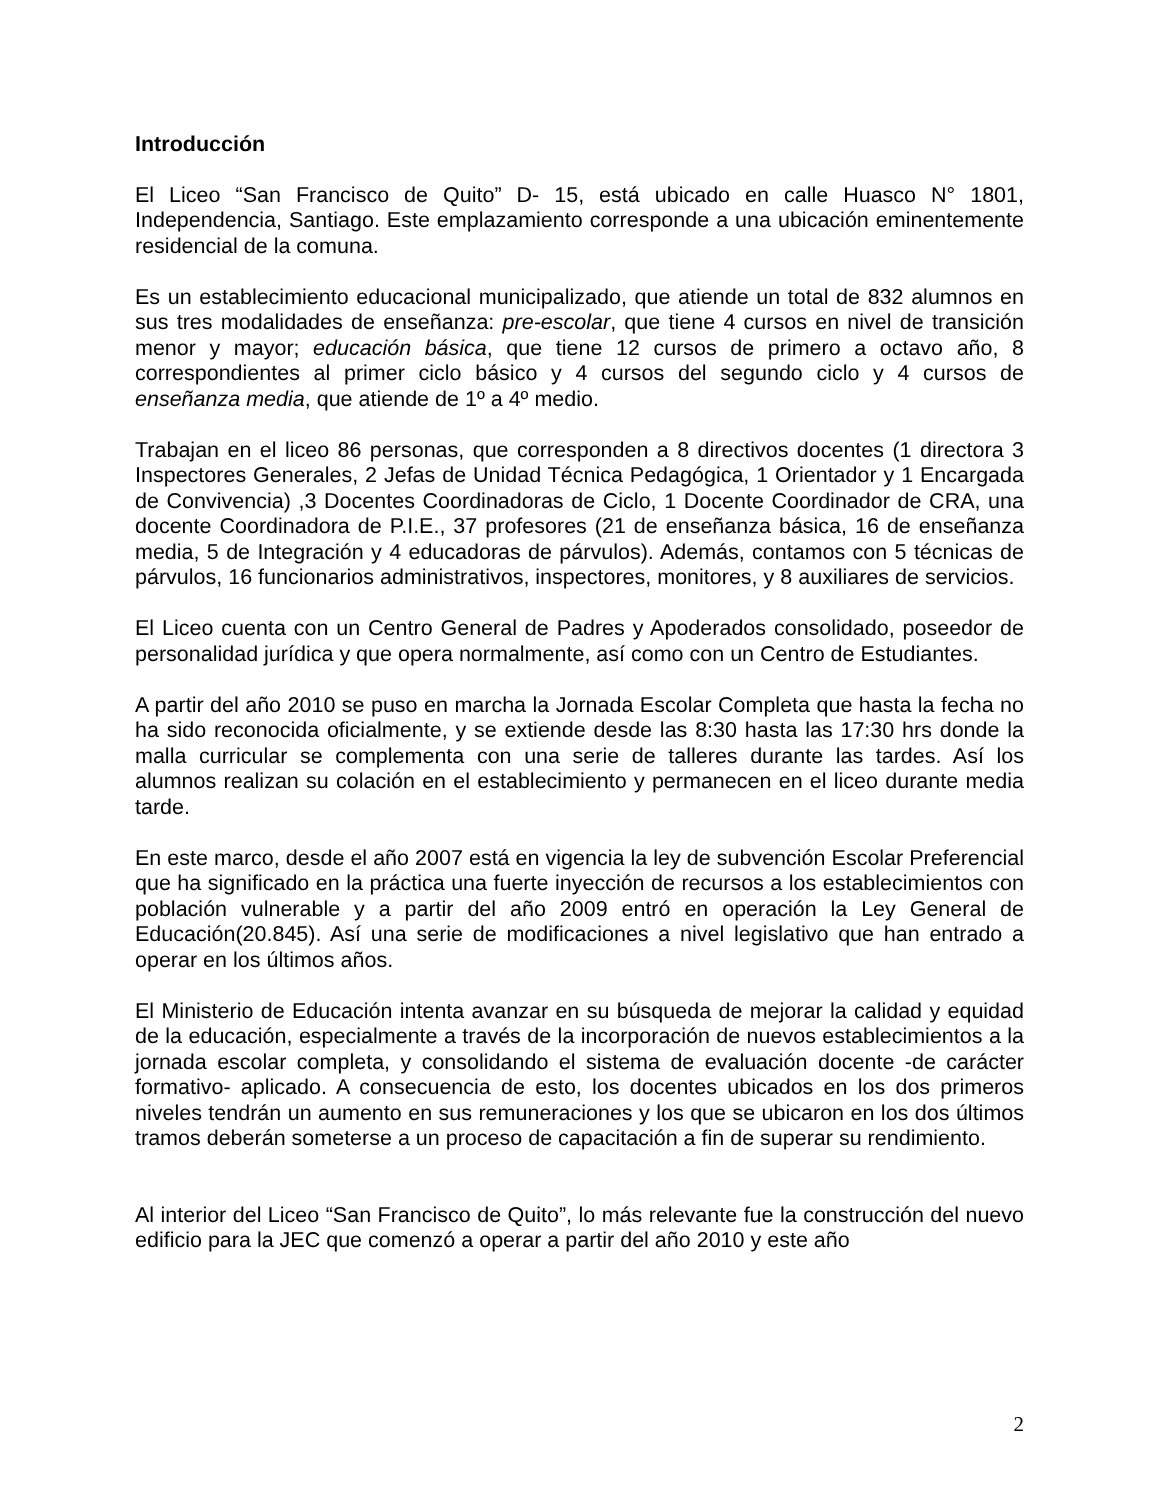Introducción
El Liceo “San Francisco de Quito” D- 15, está ubicado en calle Huasco N° 1801, Independencia, Santiago. Este emplazamiento corresponde a una ubicación eminentemente residencial de la comuna.
Es un establecimiento educacional municipalizado, que atiende un total de 832 alumnos en sus tres modalidades de enseñanza: pre-escolar, que tiene 4 cursos en nivel de transición menor y mayor; educación básica, que tiene 12 cursos de primero a octavo año, 8 correspondientes al primer ciclo básico y 4 cursos del segundo ciclo y 4 cursos de enseñanza media, que atiende de 1º a 4º medio.
Trabajan en el liceo 86 personas, que corresponden a 8 directivos docentes (1 directora 3 Inspectores Generales, 2 Jefas de Unidad Técnica Pedagógica, 1 Orientador y 1 Encargada de Convivencia) ,3 Docentes Coordinadoras de Ciclo, 1 Docente Coordinador de CRA, una docente Coordinadora de P.I.E., 37 profesores (21 de enseñanza básica, 16 de enseñanza media, 5 de Integración y 4 educadoras de párvulos). Además, contamos con 5 técnicas de párvulos, 16 funcionarios administrativos, inspectores, monitores, y 8 auxiliares de servicios.
El Liceo cuenta con un Centro General de Padres y Apoderados consolidado, poseedor de personalidad jurídica y que opera normalmente, así como con un Centro de Estudiantes.
A partir del año 2010 se puso en marcha la Jornada Escolar Completa que hasta la fecha no ha sido reconocida oficialmente, y se extiende desde las 8:30 hasta las 17:30 hrs donde la malla curricular se complementa con una serie de talleres durante las tardes. Así los alumnos realizan su colación en el establecimiento y permanecen en el liceo durante media tarde.
En este marco, desde el año 2007 está en vigencia la ley de subvención Escolar Preferencial que ha significado en la práctica una fuerte inyección de recursos a los establecimientos con población vulnerable y a partir del año 2009 entró en operación la Ley General de Educación(20.845). Así una serie de modificaciones a nivel legislativo que han entrado a operar en los últimos años.
El Ministerio de Educación intenta avanzar en su búsqueda de mejorar la calidad y equidad de la educación, especialmente a través de la incorporación de nuevos establecimientos a la jornada escolar completa, y consolidando el sistema de evaluación docente -de carácter formativo- aplicado. A consecuencia de esto, los docentes ubicados en los dos primeros niveles tendrán un aumento en sus remuneraciones y los que se ubicaron en los dos últimos tramos deberán someterse a un proceso de capacitación a fin de superar su rendimiento.
Al interior del Liceo “San Francisco de Quito”, lo más relevante fue la construcción del nuevo edificio para la JEC que comenzó a operar a partir del año 2010 y este año
2